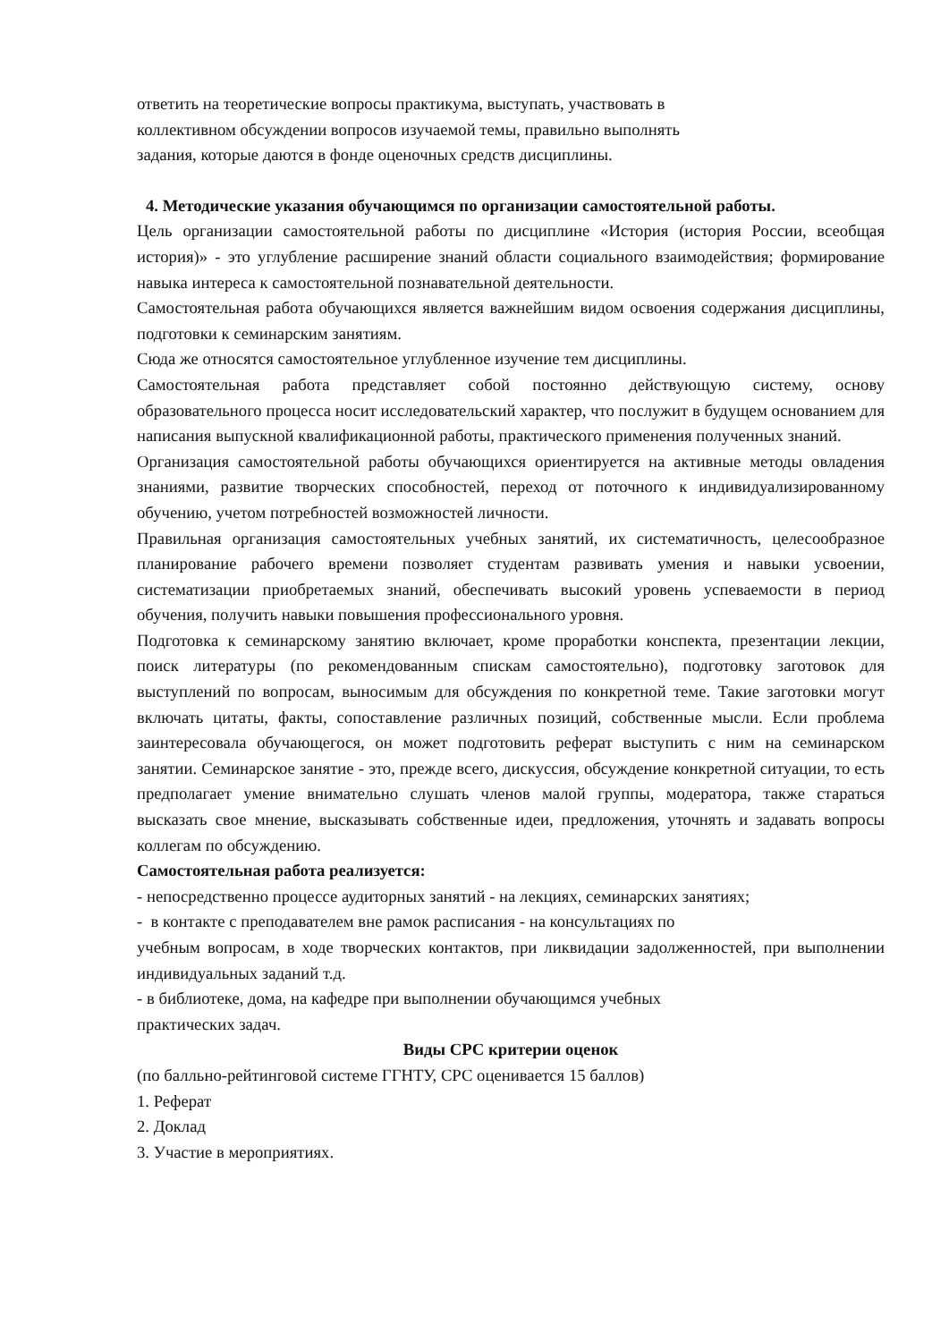ответить на теоретические вопросы практикума, выступать, участвовать в
коллективном обсуждении вопросов изучаемой темы, правильно выполнять
задания, которые даются в фонде оценочных средств дисциплины.
4. Методические указания обучающимся по организации самостоятельной работы.
Цель организации самостоятельной работы по дисциплине «История (история России, всеобщая история)» - это углубление расширение знаний области социального взаимодействия; формирование навыка интереса к самостоятельной познавательной деятельности.
Самостоятельная работа обучающихся является важнейшим видом освоения содержания дисциплины, подготовки к семинарским занятиям.
Сюда же относятся самостоятельное углубленное изучение тем дисциплины.
Самостоятельная работа представляет собой постоянно действующую систему, основу образовательного процесса носит исследовательский характер, что послужит в будущем основанием для написания выпускной квалификационной работы, практического применения полученных знаний.
Организация самостоятельной работы обучающихся ориентируется на активные методы овладения знаниями, развитие творческих способностей, переход от поточного к индивидуализированному обучению, учетом потребностей возможностей личности.
Правильная организация самостоятельных учебных занятий, их систематичность, целесообразное планирование рабочего времени позволяет студентам развивать умения и навыки усвоении, систематизации приобретаемых знаний, обеспечивать высокий уровень успеваемости в период обучения, получить навыки повышения профессионального уровня.
Подготовка к семинарскому занятию включает, кроме проработки конспекта, презентации лекции, поиск литературы (по рекомендованным спискам самостоятельно), подготовку заготовок для выступлений по вопросам, выносимым для обсуждения по конкретной теме. Такие заготовки могут включать цитаты, факты, сопоставление различных позиций, собственные мысли. Если проблема заинтересовала обучающегося, он может подготовить реферат выступить с ним на семинарском занятии. Семинарское занятие - это, прежде всего, дискуссия, обсуждение конкретной ситуации, то есть предполагает умение внимательно слушать членов малой группы, модератора, также стараться высказать свое мнение, высказывать собственные идеи, предложения, уточнять и задавать вопросы коллегам по обсуждению.
Самостоятельная работа реализуется:
- непосредственно процессе аудиторных занятий - на лекциях, семинарских занятиях;
- в контакте с преподавателем вне рамок расписания - на консультациях по
учебным вопросам, в ходе творческих контактов, при ликвидации задолженностей, при выполнении индивидуальных заданий т.д.
- в библиотеке, дома, на кафедре при выполнении обучающимся учебных
практических задач.
Виды СРС критерии оценок
(по балльно-рейтинговой системе ГГНТУ, СРС оценивается 15 баллов)
1. Реферат
2. Доклад
3. Участие в мероприятиях.